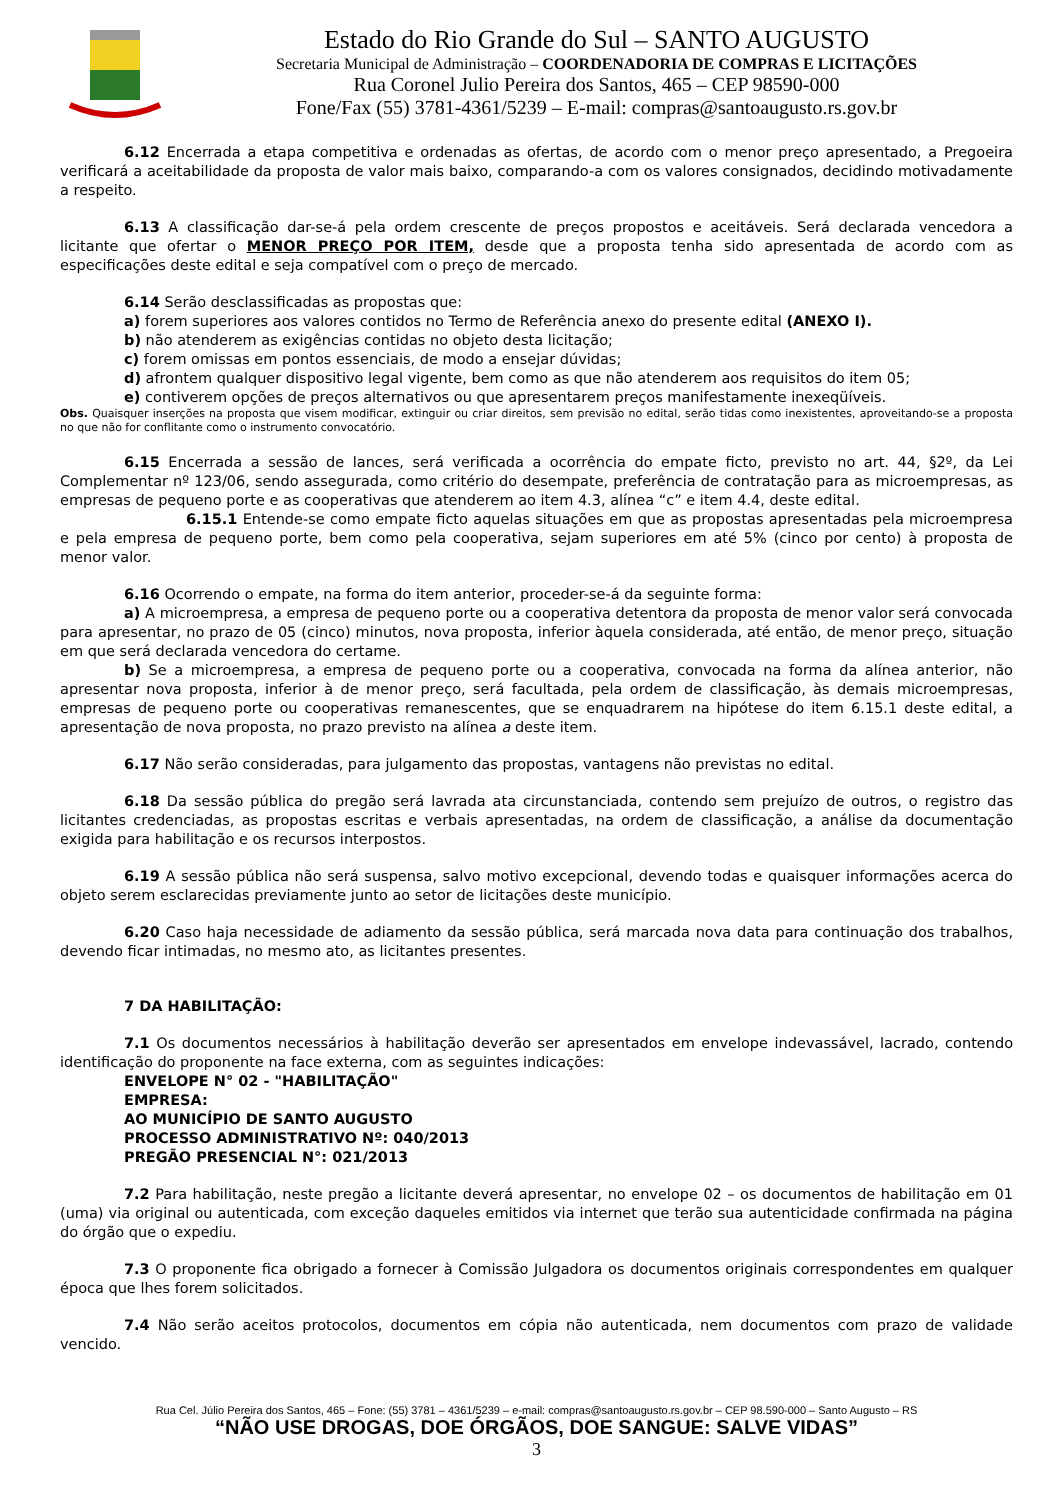Estado do Rio Grande do Sul – SANTO AUGUSTO
Secretaria Municipal de Administração – COORDENADORIA DE COMPRAS E LICITAÇÕES
Rua Coronel Julio Pereira dos Santos, 465 – CEP 98590-000
Fone/Fax (55) 3781-4361/5239 – E-mail: compras@santoaugusto.rs.gov.br
6.12 Encerrada a etapa competitiva e ordenadas as ofertas, de acordo com o menor preço apresentado, a Pregoeira verificará a aceitabilidade da proposta de valor mais baixo, comparando-a com os valores consignados, decidindo motivadamente a respeito.
6.13 A classificação dar-se-á pela ordem crescente de preços propostos e aceitáveis. Será declarada vencedora a licitante que ofertar o MENOR PREÇO POR ITEM, desde que a proposta tenha sido apresentada de acordo com as especificações deste edital e seja compatível com o preço de mercado.
6.14 Serão desclassificadas as propostas que:
a) forem superiores aos valores contidos no Termo de Referência anexo do presente edital (ANEXO I).
b) não atenderem as exigências contidas no objeto desta licitação;
c) forem omissas em pontos essenciais, de modo a ensejar dúvidas;
d) afrontem qualquer dispositivo legal vigente, bem como as que não atenderem aos requisitos do item 05;
e) contiverem opções de preços alternativos ou que apresentarem preços manifestamente inexeqüíveis.
Obs. Quaisquer inserções na proposta que visem modificar, extinguir ou criar direitos, sem previsão no edital, serão tidas como inexistentes, aproveitando-se a proposta no que não for conflitante como o instrumento convocatório.
6.15 Encerrada a sessão de lances, será verificada a ocorrência do empate ficto, previsto no art. 44, §2º, da Lei Complementar nº 123/06, sendo assegurada, como critério do desempate, preferência de contratação para as microempresas, as empresas de pequeno porte e as cooperativas que atenderem ao item 4.3, alínea “c” e item 4.4, deste edital.
6.15.1 Entende-se como empate ficto aquelas situações em que as propostas apresentadas pela microempresa e pela empresa de pequeno porte, bem como pela cooperativa, sejam superiores em até 5% (cinco por cento) à proposta de menor valor.
6.16 Ocorrendo o empate, na forma do item anterior, proceder-se-á da seguinte forma:
a) A microempresa, a empresa de pequeno porte ou a cooperativa detentora da proposta de menor valor será convocada para apresentar, no prazo de 05 (cinco) minutos, nova proposta, inferior àquela considerada, até então, de menor preço, situação em que será declarada vencedora do certame.
b) Se a microempresa, a empresa de pequeno porte ou a cooperativa, convocada na forma da alínea anterior, não apresentar nova proposta, inferior à de menor preço, será facultada, pela ordem de classificação, às demais microempresas, empresas de pequeno porte ou cooperativas remanescentes, que se enquadrarem na hipótese do item 6.15.1 deste edital, a apresentação de nova proposta, no prazo previsto na alínea a deste item.
6.17 Não serão consideradas, para julgamento das propostas, vantagens não previstas no edital.
6.18 Da sessão pública do pregão será lavrada ata circunstanciada, contendo sem prejuízo de outros, o registro das licitantes credenciadas, as propostas escritas e verbais apresentadas, na ordem de classificação, a análise da documentação exigida para habilitação e os recursos interpostos.
6.19 A sessão pública não será suspensa, salvo motivo excepcional, devendo todas e quaisquer informações acerca do objeto serem esclarecidas previamente junto ao setor de licitações deste município.
6.20 Caso haja necessidade de adiamento da sessão pública, será marcada nova data para continuação dos trabalhos, devendo ficar intimadas, no mesmo ato, as licitantes presentes.
7 DA HABILITAÇÃO:
7.1 Os documentos necessários à habilitação deverão ser apresentados em envelope indevassável, lacrado, contendo identificação do proponente na face externa, com as seguintes indicações:
ENVELOPE N° 02 - "HABILITAÇÃO"
EMPRESA:
AO MUNICÍPIO DE SANTO AUGUSTO
PROCESSO ADMINISTRATIVO Nº: 040/2013
PREGÃO PRESENCIAL N°: 021/2013
7.2 Para habilitação, neste pregão a licitante deverá apresentar, no envelope 02 – os documentos de habilitação em 01 (uma) via original ou autenticada, com exceção daqueles emitidos via internet que terão sua autenticidade confirmada na página do órgão que o expediu.
7.3 O proponente fica obrigado a fornecer à Comissão Julgadora os documentos originais correspondentes em qualquer época que lhes forem solicitados.
7.4 Não serão aceitos protocolos, documentos em cópia não autenticada, nem documentos com prazo de validade vencido.
Rua Cel. Júlio Pereira dos Santos, 465 – Fone: (55) 3781 – 4361/5239 – e-mail: compras@santoaugusto.rs.gov.br – CEP 98.590-000 – Santo Augusto – RS
“NÃO USE DROGAS, DOE ÓRGÃOS, DOE SANGUE: SALVE VIDAS”
3